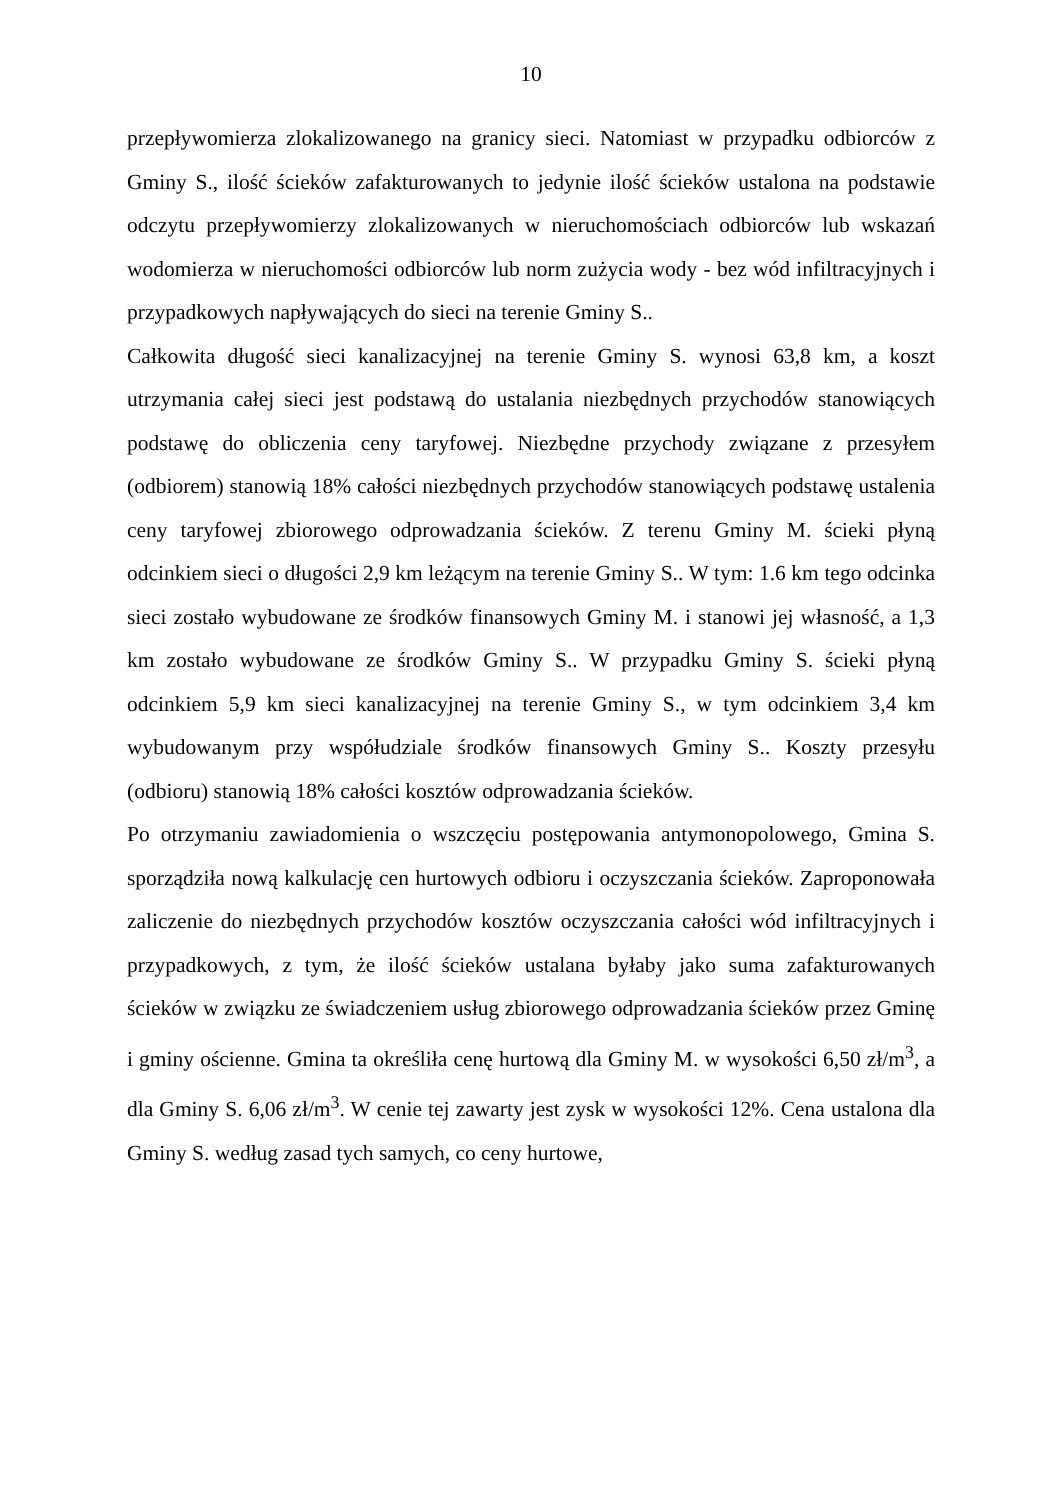10
przepływomierza zlokalizowanego na granicy sieci. Natomiast w przypadku odbiorców z Gminy S., ilość ścieków zafakturowanych to jedynie ilość ścieków ustalona na podstawie odczytu przepływomierzy zlokalizowanych w nieruchomościach odbiorców lub wskazań wodomierza w nieruchomości odbiorców lub norm zużycia wody - bez wód infiltracyjnych i przypadkowych napływających do sieci na terenie Gminy S..
Całkowita długość sieci kanalizacyjnej na terenie Gminy S. wynosi 63,8 km, a koszt utrzymania całej sieci jest podstawą do ustalania niezbędnych przychodów stanowiących podstawę do obliczenia ceny taryfowej. Niezbędne przychody związane z przesyłem (odbiorem) stanowią 18% całości niezbędnych przychodów stanowiących podstawę ustalenia ceny taryfowej zbiorowego odprowadzania ścieków. Z terenu Gminy M. ścieki płyną odcinkiem sieci o długości 2,9 km leżącym na terenie Gminy S.. W tym: 1.6 km tego odcinka sieci zostało wybudowane ze środków finansowych Gminy M. i stanowi jej własność, a 1,3 km zostało wybudowane ze środków Gminy S.. W przypadku Gminy S. ścieki płyną odcinkiem 5,9 km sieci kanalizacyjnej na terenie Gminy S., w tym odcinkiem 3,4 km wybudowanym przy współudziale środków finansowych Gminy S.. Koszty przesyłu (odbioru) stanowią 18% całości kosztów odprowadzania ścieków.
Po otrzymaniu zawiadomienia o wszczęciu postępowania antymonopolowego, Gmina S. sporządziła nową kalkulację cen hurtowych odbioru i oczyszczania ścieków. Zaproponowała zaliczenie do niezbędnych przychodów kosztów oczyszczania całości wód infiltracyjnych i przypadkowych, z tym, że ilość ścieków ustalana byłaby jako suma zafakturowanych ścieków w związku ze świadczeniem usług zbiorowego odprowadzania ścieków przez Gminę i gminy ościenne. Gmina ta określiła cenę hurtową dla Gminy M. w wysokości 6,50 zł/m<sup>3</sup>, a dla Gminy S. 6,06 zł/m<sup>3</sup>. W cenie tej zawarty jest zysk w wysokości 12%. Cena ustalona dla Gminy S. według zasad tych samych, co ceny hurtowe,